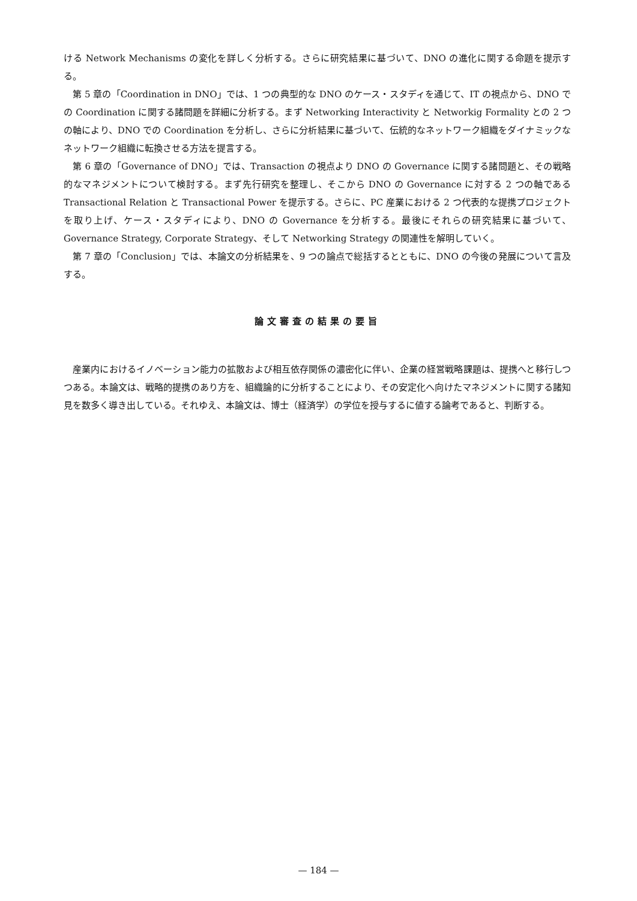ける Network Mechanisms の変化を詳しく分析する。さらに研究結果に基づいて、DNO の進化に関する命題を提示する。
第 5 章の「Coordination in DNO」では、1 つの典型的な DNO のケース・スタディを通じて、IT の視点から、DNO での Coordination に関する諸問題を詳細に分析する。まず Networking Interactivity と Networkig Formality との 2 つの軸により、DNO での Coordination を分析し、さらに分析結果に基づいて、伝統的なネットワーク組織をダイナミックなネットワーク組織に転換させる方法を提言する。
第 6 章の「Governance of DNO」では、Transaction の視点より DNO の Governance に関する諸問題と、その戦略的なマネジメントについて検討する。まず先行研究を整理し、そこから DNO の Governance に対する 2 つの軸である Transactional Relation と Transactional Power を提示する。さらに、PC 産業における 2 つ代表的な提携プロジェクトを取り上げ、ケース・スタディにより、DNO の Governance を分析する。最後にそれらの研究結果に基づいて、Governance Strategy, Corporate Strategy、そして Networking Strategy の関連性を解明していく。
第 7 章の「Conclusion」では、本論文の分析結果を、9 つの論点で総括するとともに、DNO の今後の発展について言及する。
論文審査の結果の要旨
産業内におけるイノベーション能力の拡散および相互依存関係の濃密化に伴い、企業の経営戦略課題は、提携へと移行しつつある。本論文は、戦略的提携のあり方を、組織論的に分析することにより、その安定化へ向けたマネジメントに関する諸知見を数多く導き出している。それゆえ、本論文は、博士（経済学）の学位を授与するに値する論考であると、判断する。
— 184 —